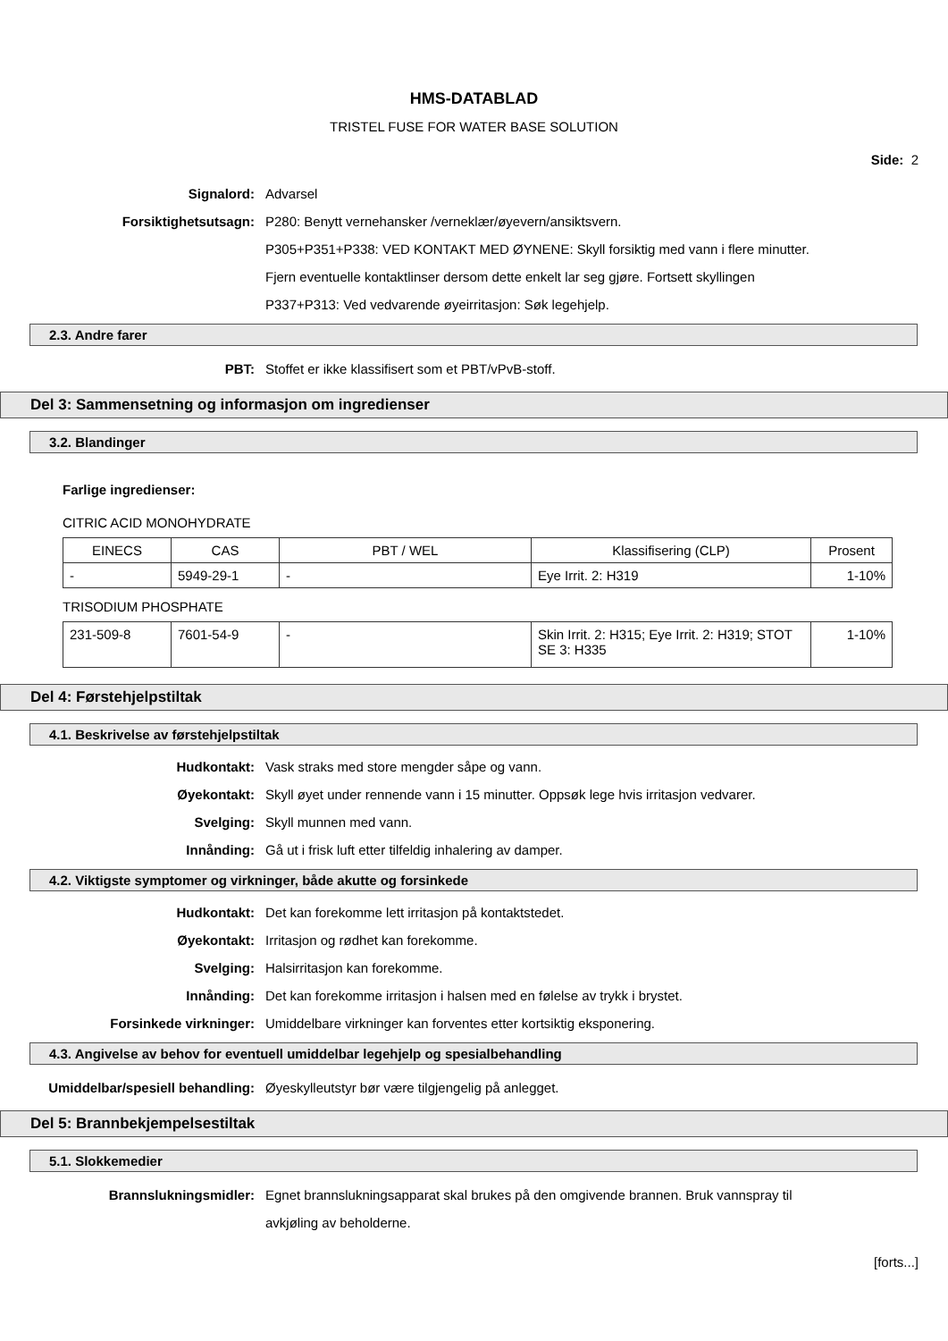HMS-DATABLAD
TRISTEL FUSE FOR WATER BASE SOLUTION
Side: 2
Signalord: Advarsel
Forsiktighetsutsagn: P280: Benytt vernehansker /verneklær/øyevern/ansiktsvern.
P305+P351+P338: VED KONTAKT MED ØYNENE: Skyll forsiktig med vann i flere minutter. Fjern eventuelle kontaktlinser dersom dette enkelt lar seg gjøre. Fortsett skyllingen
P337+P313: Ved vedvarende øyeirritasjon: Søk legehjelp.
2.3. Andre farer
PBT: Stoffet er ikke klassifisert som et PBT/vPvB-stoff.
Del 3: Sammensetning og informasjon om ingredienser
3.2. Blandinger
Farlige ingredienser:
CITRIC ACID MONOHYDRATE
| EINECS | CAS | PBT / WEL | Klassifisering (CLP) | Prosent |
| - | 5949-29-1 | - | Eye Irrit. 2: H319 | 1-10% |
TRISODIUM PHOSPHATE
| 231-509-8 | 7601-54-9 | - | Skin Irrit. 2: H315; Eye Irrit. 2: H319; STOT SE 3: H335 | 1-10% |
Del 4: Førstehjelpstiltak
4.1. Beskrivelse av førstehjelpstiltak
Hudkontakt: Vask straks med store mengder såpe og vann.
Øyekontakt: Skyll øyet under rennende vann i 15 minutter. Oppsøk lege hvis irritasjon vedvarer.
Svelging: Skyll munnen med vann.
Innånding: Gå ut i frisk luft etter tilfeldig inhalering av damper.
4.2. Viktigste symptomer og virkninger, både akutte og forsinkede
Hudkontakt: Det kan forekomme lett irritasjon på kontaktstedet.
Øyekontakt: Irritasjon og rødhet kan forekomme.
Svelging: Halsirritasjon kan forekomme.
Innånding: Det kan forekomme irritasjon i halsen med en følelse av trykk i brystet.
Forsinkede virkninger: Umiddelbare virkninger kan forventes etter kortsiktig eksponering.
4.3. Angivelse av behov for eventuell umiddelbar legehjelp og spesialbehandling
Umiddelbar/spesiell behandling: Øyeskylleutstyr bør være tilgjengelig på anlegget.
Del 5: Brannbekjempelsestiltak
5.1. Slokkemedier
Brannslukningsmidler: Egnet brannslukningsapparat skal brukes på den omgivende brannen. Bruk vannspray til avkjøling av beholderne.
[forts...]